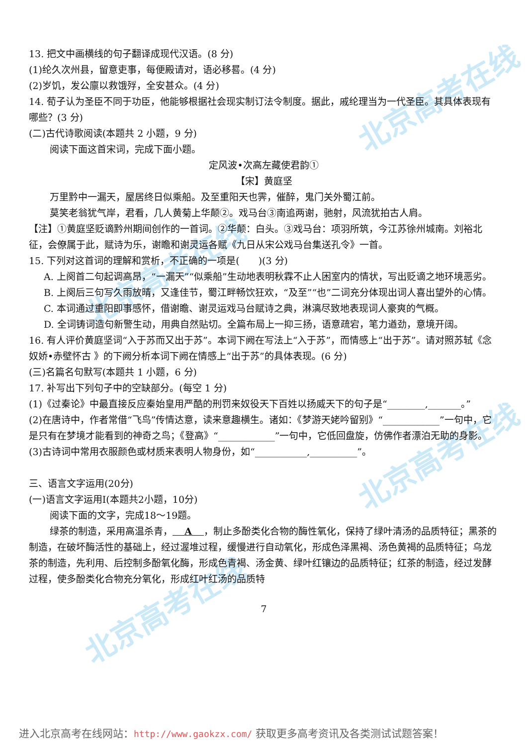北京高考在线
北京高考在线
北京高考在线
北京高考在线
13. 把文中画横线的句子翻译成现代汉语。(8 分)
(1)纶久次州县，留意吏事，每便殿请对，语必移晷。(4 分)
(2)岁饥，发公廪以救饿殍，全安甚众。(4 分)
14. 荀子认为圣臣不同于功臣，他能够根据社会现实制订法令制度。据此，戚纶理当为一代圣臣。其具体表现有哪些？(3 分)
(二)古代诗歌阅读(本题共 2 小题，9 分)
阅读下面这首宋词，完成下面小题。
定风波•次高左藏使君韵①
【宋】黄庭坚
万里黔中一漏天，屋居终日似乘船。及至重阳天也霁，催醉，鬼门关外蜀江前。
莫笑老翁犹气岸，君看，几人黄菊上华颠②。戏马台③南追两谢，驰射，风流犹拍古人肩。
【注】①黄庭坚贬谪黔州期间创作的一首词。②华颠：白头。③戏马台：项羽所筑，今江苏徐州城南。刘裕北征，会僚属于此，赋诗为乐，谢瞻和谢灵运各赋《九日从宋公戏马台集送孔令》一首。
15. 下列对这首词的理解和赏析，不正确的一项是(　　)(3 分)
A. 上阕首二句起调高昂，“一漏天”“似乘船”生动地表明秋霖不止人困室内的情状，写出贬谪之地环境恶劣。
B. 上阕后三句写久雨放晴，又逢佳节，蜀江畔畅饮狂欢，“及至”“也”二词充分体现出词人喜出望外的心情。
C. 本词通过重阳即事感怀，借谢瞻、谢灵运戏马台赋诗之典，淋漓尽致地表现词人豪爽的气概。
D. 全词铸词造句新警生动，用典自然贴切。全篇布局上一抑三扬，语意疏宕，笔力遒劲，意境开阔。
16. 有人评价黄庭坚词“入于苏而又出于苏”。本词下阙在写法上“入于苏”，而情感上“出于苏”。请对照苏轼《念奴娇•赤壁怀古 》的下阙分析本词下阙在情感上“出于苏”的具体表现。(6 分)
(三)名篇名句默写(本题共 1 小题，6 分)
17. 补写出下列句子中的空缺部分。(每空 1 分)
(1)《过秦论》中最直接反应秦始皇用严酷的刑罚来奴役天下百姓以扬威天下的句子是“________,_______。”
(2)在唐诗中，作者常借“飞鸟”传情达意，读来意趣横生。诸如：《梦游天姥吟留别》“____________”一句中，它是只有在梦境才能看到的神奇之鸟；《登高》“____________”一句中，它低回盘旋，仿佛作者漂泊无助的身影。
(3)古诗词中常用衣服颜色或材质来表明人物身份，如“___________,__________”。
三、语言文字运用(20分)
(一)语言文字运用Ⅰ(本题共2小题，10分)
阅读下面的文字，完成18～19题。
绿茶的制造，采用高温杀青， A ，制止多酚类化合物的酶性氧化，保持了绿叶清汤的品质特征；黑茶的制造，在破坏酶活性的基础上，经过渥堆过程，缓慢进行自动氧化，形成色泽黑褐、汤色黄褐的品质特征；乌龙茶的制造，先利用、后控制多酚氧化酶，形成色青褐、汤金黄、绿叶红镶边的品质特征；红茶的制造，经过发酵过程，使多酚类化合物充分氧化，形成红叶红汤的品质特
7
进入北京高考在线网站：http://www.gaokzx.com/ 获取更多高考资讯及各类测试试题答案！